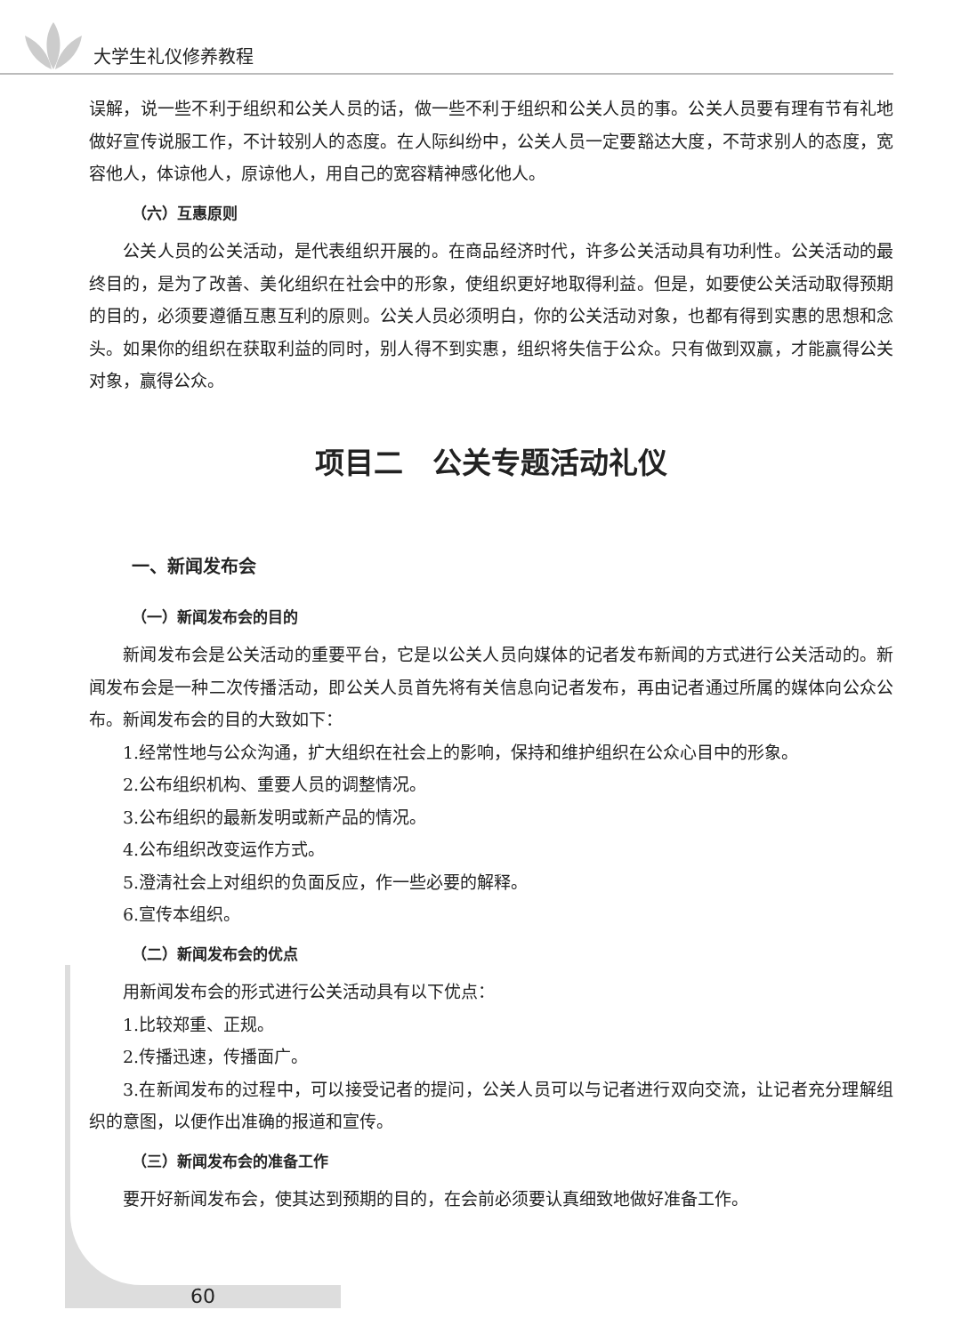大学生礼仪修养教程
误解，说一些不利于组织和公关人员的话，做一些不利于组织和公关人员的事。公关人员要有理有节有礼地做好宣传说服工作，不计较别人的态度。在人际纠纷中，公关人员一定要豁达大度，不苛求别人的态度，宽容他人，体谅他人，原谅他人，用自己的宽容精神感化他人。
（六）互惠原则
公关人员的公关活动，是代表组织开展的。在商品经济时代，许多公关活动具有功利性。公关活动的最终目的，是为了改善、美化组织在社会中的形象，使组织更好地取得利益。但是，如要使公关活动取得预期的目的，必须要遵循互惠互利的原则。公关人员必须明白，你的公关活动对象，也都有得到实惠的思想和念头。如果你的组织在获取利益的同时，别人得不到实惠，组织将失信于公众。只有做到双赢，才能赢得公关对象，赢得公众。
项目二　公关专题活动礼仪
一、新闻发布会
（一）新闻发布会的目的
新闻发布会是公关活动的重要平台，它是以公关人员向媒体的记者发布新闻的方式进行公关活动的。新闻发布会是一种二次传播活动，即公关人员首先将有关信息向记者发布，再由记者通过所属的媒体向公众公布。新闻发布会的目的大致如下：
1.经常性地与公众沟通，扩大组织在社会上的影响，保持和维护组织在公众心目中的形象。
2.公布组织机构、重要人员的调整情况。
3.公布组织的最新发明或新产品的情况。
4.公布组织改变运作方式。
5.澄清社会上对组织的负面反应，作一些必要的解释。
6.宣传本组织。
（二）新闻发布会的优点
用新闻发布会的形式进行公关活动具有以下优点：
1.比较郑重、正规。
2.传播迅速，传播面广。
3.在新闻发布的过程中，可以接受记者的提问，公关人员可以与记者进行双向交流，让记者充分理解组织的意图，以便作出准确的报道和宣传。
（三）新闻发布会的准备工作
要开好新闻发布会，使其达到预期的目的，在会前必须要认真细致地做好准备工作。
60